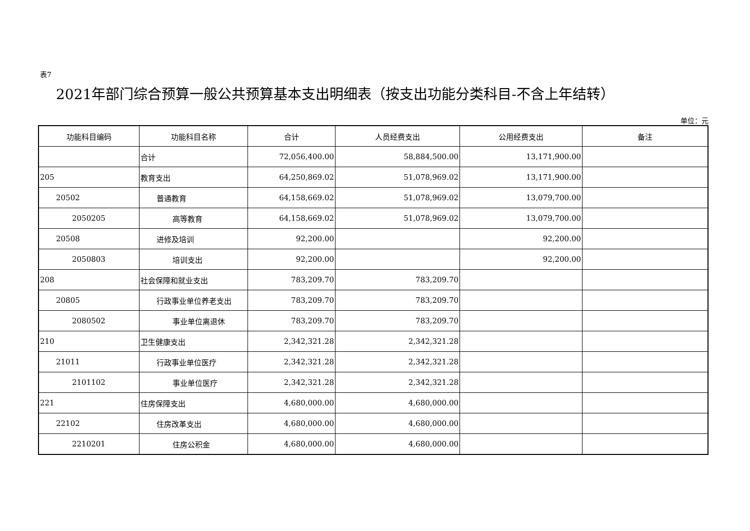表7
2021年部门综合预算一般公共预算基本支出明细表（按支出功能分类科目-不含上年结转）
单位：元
| 功能科目编码 | 功能科目名称 | 合计 | 人员经费支出 | 公用经费支出 | 备注 |
| --- | --- | --- | --- | --- | --- |
| | 合计 | 72,056,400.00 | 58,884,500.00 | 13,171,900.00 | |
| 205 | 教育支出 | 64,250,869.02 | 51,078,969.02 | 13,171,900.00 | |
| 20502 | 普通教育 | 64,158,669.02 | 51,078,969.02 | 13,079,700.00 | |
| 2050205 | 高等教育 | 64,158,669.02 | 51,078,969.02 | 13,079,700.00 | |
| 20508 | 进修及培训 | 92,200.00 | | 92,200.00 | |
| 2050803 | 培训支出 | 92,200.00 | | 92,200.00 | |
| 208 | 社会保障和就业支出 | 783,209.70 | 783,209.70 | | |
| 20805 | 行政事业单位养老支出 | 783,209.70 | 783,209.70 | | |
| 2080502 | 事业单位离退休 | 783,209.70 | 783,209.70 | | |
| 210 | 卫生健康支出 | 2,342,321.28 | 2,342,321.28 | | |
| 21011 | 行政事业单位医疗 | 2,342,321.28 | 2,342,321.28 | | |
| 2101102 | 事业单位医疗 | 2,342,321.28 | 2,342,321.28 | | |
| 221 | 住房保障支出 | 4,680,000.00 | 4,680,000.00 | | |
| 22102 | 住房改革支出 | 4,680,000.00 | 4,680,000.00 | | |
| 2210201 | 住房公积金 | 4,680,000.00 | 4,680,000.00 | | |